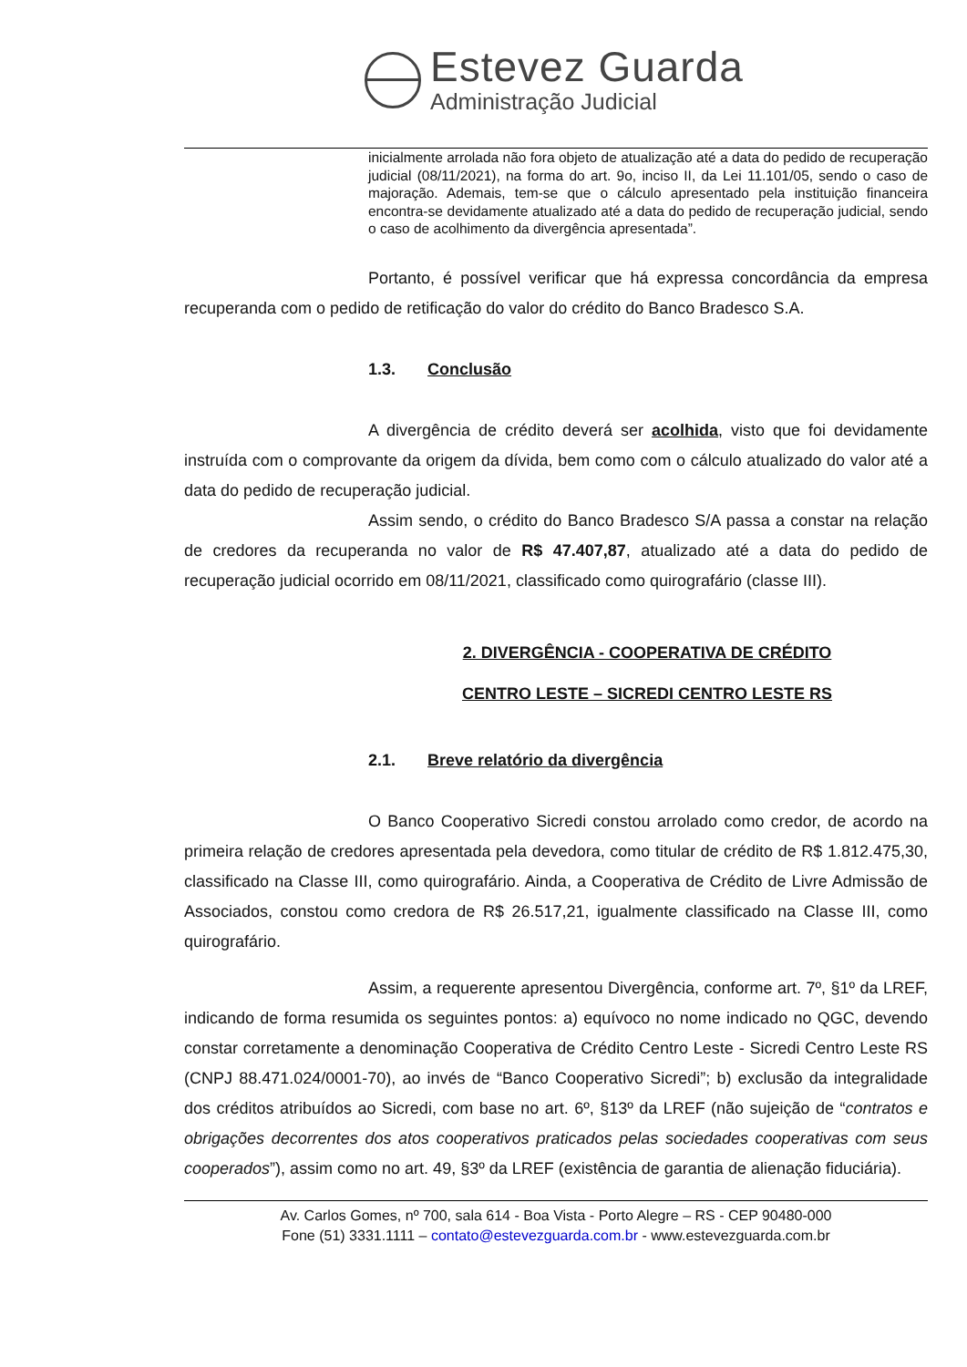Estevez Guarda
Administração Judicial
inicialmente arrolada não fora objeto de atualização até a data do pedido de recuperação judicial (08/11/2021), na forma do art. 9o, inciso II, da Lei 11.101/05, sendo o caso de majoração. Ademais, tem-se que o cálculo apresentado pela instituição financeira encontra-se devidamente atualizado até a data do pedido de recuperação judicial, sendo o caso de acolhimento da divergência apresentada”.
Portanto, é possível verificar que há expressa concordância da empresa recuperanda com o pedido de retificação do valor do crédito do Banco Bradesco S.A.
1.3. Conclusão
A divergência de crédito deverá ser acolhida, visto que foi devidamente instruída com o comprovante da origem da dívida, bem como com o cálculo atualizado do valor até a data do pedido de recuperação judicial.
Assim sendo, o crédito do Banco Bradesco S/A passa a constar na relação de credores da recuperanda no valor de R$ 47.407,87, atualizado até a data do pedido de recuperação judicial ocorrido em 08/11/2021, classificado como quirografário (classe III).
2. DIVERGÊNCIA - COOPERATIVA DE CRÉDITO
CENTRO LESTE – SICREDI CENTRO LESTE RS
2.1. Breve relatório da divergência
O Banco Cooperativo Sicredi constou arrolado como credor, de acordo na primeira relação de credores apresentada pela devedora, como titular de crédito de R$ 1.812.475,30, classificado na Classe III, como quirografário. Ainda, a Cooperativa de Crédito de Livre Admissão de Associados, constou como credora de R$ 26.517,21, igualmente classificado na Classe III, como quirografário.
Assim, a requerente apresentou Divergência, conforme art. 7º, §1º da LREF, indicando de forma resumida os seguintes pontos: a) equívoco no nome indicado no QGC, devendo constar corretamente a denominação Cooperativa de Crédito Centro Leste - Sicredi Centro Leste RS (CNPJ 88.471.024/0001-70), ao invés de “Banco Cooperativo Sicredi”; b) exclusão da integralidade dos créditos atribuídos ao Sicredi, com base no art. 6º, §13º da LREF (não sujeição de “contratos e obrigações decorrentes dos atos cooperativos praticados pelas sociedades cooperativas com seus cooperados”), assim como no art. 49, §3º da LREF (existência de garantia de alienação fiduciária).
Av. Carlos Gomes, nº 700, sala 614 - Boa Vista - Porto Alegre – RS - CEP 90480-000
Fone (51) 3331.1111 – contato@estevezguarda.com.br - www.estevezguarda.com.br